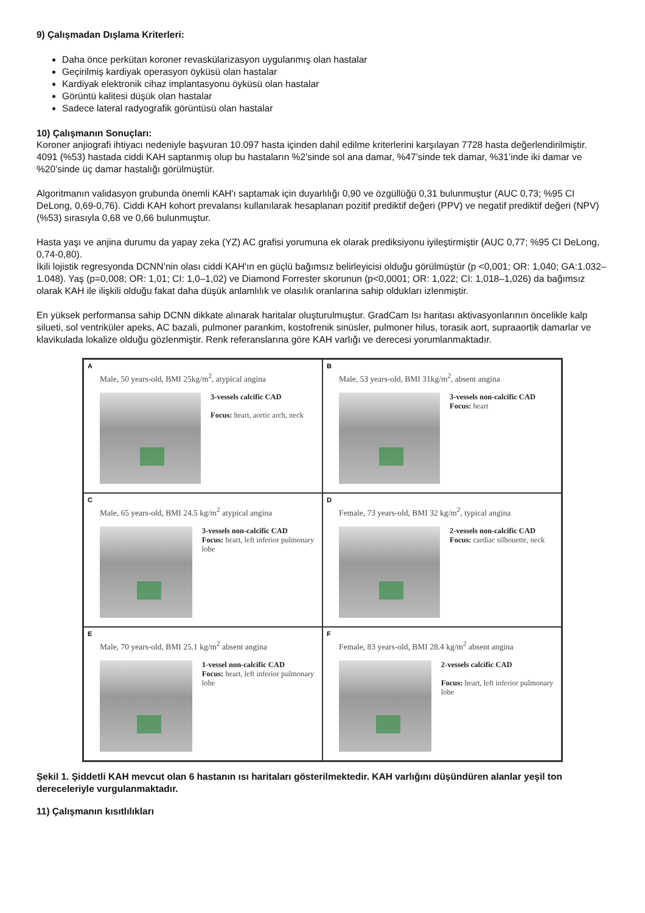9) Çalışmadan Dışlama Kriterleri:
Daha önce perkütan koroner revaskülarizasyon uygulanmış olan hastalar
Geçirilmiş kardiyak operasyon öyküsü olan hastalar
Kardiyak elektronik cihaz implantasyonu öyküsü olan hastalar
Görüntü kalitesi düşük olan hastalar
Sadece lateral radyografik görüntüsü olan hastalar
10) Çalışmanın Sonuçları:
Koroner anjiografi ihtiyacı nedeniyle başvuran 10.097 hasta içinden dahil edilme kriterlerini karşılayan 7728 hasta değerlendirilmiştir. 4091 (%53) hastada ciddi KAH saptanmış olup bu hastaların %2’sinde sol ana damar, %47’sinde tek damar, %31’inde iki damar ve %20’sinde üç damar hastalığı görülmüştür.
Algoritmanın validasyon grubunda önemli KAH'ı saptamak için duyarlılığı 0,90 ve özgüllüğü 0,31 bulunmuştur (AUC 0,73; %95 CI DeLong, 0,69-0,76). Ciddi KAH kohort prevalansı kullanılarak hesaplanan pozitif prediktif değeri (PPV) ve negatif prediktif değeri (NPV) (%53) sırasıyla 0,68 ve 0,66 bulunmuştur.
Hasta yaşı ve anjina durumu da yapay zeka (YZ) AC grafisi yorumuna ek olarak prediksiyonu iyileştirmiştir (AUC 0,77; %95 CI DeLong, 0,74-0,80).
İkili lojistik regresyonda DCNN’nin olası ciddi KAH'ın en güçlü bağımsız belirleyicisi olduğu görülmüştür (p <0,001; OR: 1,040; GA:1.032–1.048). Yaş (p=0,008; OR: 1,01; CI: 1,0–1,02) ve Diamond Forrester skorunun (p<0,0001; OR: 1,022; CI: 1,018–1,026) da bağımsız olarak KAH ile ilişkili olduğu fakat daha düşük anlamlılık ve olasılık oranlarına sahip oldukları izlenmiştir.
En yüksek performansa sahip DCNN dikkate alınarak haritalar oluşturulmuştur. GradCam Isı haritası aktivasyonlarının öncelikle kalp silueti, sol ventriküler apeks, AC bazali, pulmoner parankim, kostofrenik sinüsler, pulmoner hilus, torasik aort, supraaortik damarlar ve klavikulada lokalize olduğu gözlenmiştir. Renk referanslarına göre KAH varlığı ve derecesi yorumlanmaktadır.
A
Male, 50 years-old, BMI 25kg/m<sup>2</sup>, atypical angina
3-vessels calcific CAD
Focus: heart, aortic arch, neck
B
Male, 53 years-old, BMI 31kg/m<sup>2</sup>, absent angina
3-vessels non-calcific CAD
Focus: heart
C
Male, 65 years-old, BMI 24.5 kg/m<sup>2</sup> atypical angina
3-vessels non-calcific CAD
Focus: heart, left inferior pulmonary lobe
D
Female, 73 years-old, BMI 32 kg/m<sup>2</sup>, typical angina
2-vessels non-calcific CAD
Focus: cardiac silhouette, neck
E
Male, 70 years-old, BMI 25.1 kg/m<sup>2</sup> absent angina
1-vessel non-calcific CAD
Focus: heart, left inferior pulmonary lobe
F
Female, 83 years-old, BMI 28.4 kg/m<sup>2</sup> absent angina
2-vessels calcific CAD
Focus: heart, left inferior pulmonary lobe
Şekil 1. Şiddetli KAH mevcut olan 6 hastanın ısı haritaları gösterilmektedir. KAH varlığını düşündüren alanlar yeşil ton dereceleriyle vurgulanmaktadır.
11) Çalışmanın kısıtlılıkları